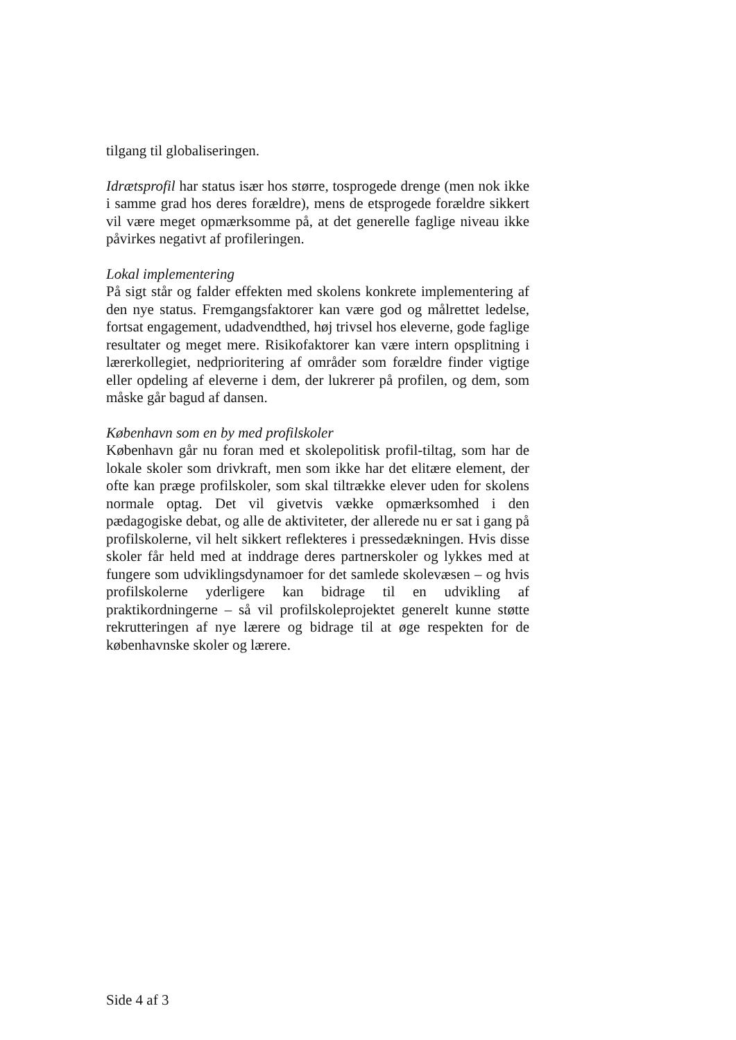tilgang til globaliseringen.
Idrætsprofil har status især hos større, tosprogede drenge (men nok ikke i samme grad hos deres forældre), mens de etsprogede forældre sikkert vil være meget opmærksomme på, at det generelle faglige niveau ikke påvirkes negativt af profileringen.
Lokal implementering
På sigt står og falder effekten med skolens konkrete implementering af den nye status. Fremgangsfaktorer kan være god og målrettet ledelse, fortsat engagement, udadvendthed, høj trivsel hos eleverne, gode faglige resultater og meget mere. Risikofaktorer kan være intern opsplitning i lærerkollegiet, nedprioritering af områder som forældre finder vigtige eller opdeling af eleverne i dem, der lukrerer på profilen, og dem, som måske går bagud af dansen.
København som en by med profilskoler
København går nu foran med et skolepolitisk profil-tiltag, som har de lokale skoler som drivkraft, men som ikke har det elitære element, der ofte kan præge profilskoler, som skal tiltrække elever uden for skolens normale optag. Det vil givetvis vække opmærksomhed i den pædagogiske debat, og alle de aktiviteter, der allerede nu er sat i gang på profilskolerne, vil helt sikkert reflekteres i pressedækningen. Hvis disse skoler får held med at inddrage deres partnerskoler og lykkes med at fungere som udviklingsdynamoer for det samlede skolevæsen – og hvis profilskolerne yderligere kan bidrage til en udvikling af praktikordningerne – så vil profilskoleprojektet generelt kunne støtte rekrutteringen af nye lærere og bidrage til at øge respekten for de københavnske skoler og lærere.
Side 4 af 3